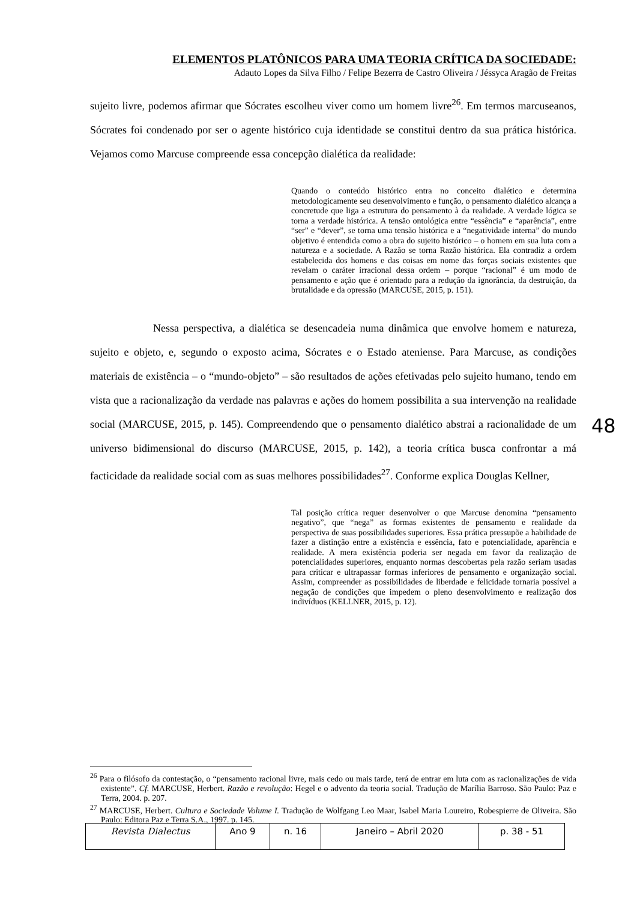ELEMENTOS PLATÔNICOS PARA UMA TEORIA CRÍTICA DA SOCIEDADE:
Adauto Lopes da Silva Filho / Felipe Bezerra de Castro Oliveira / Jéssyca Aragão de Freitas
sujeito livre, podemos afirmar que Sócrates escolheu viver como um homem livre<sup>26</sup>. Em termos marcuseanos, Sócrates foi condenado por ser o agente histórico cuja identidade se constitui dentro da sua prática histórica. Vejamos como Marcuse compreende essa concepção dialética da realidade:
Quando o conteúdo histórico entra no conceito dialético e determina metodologicamente seu desenvolvimento e função, o pensamento dialético alcança a concretude que liga a estrutura do pensamento à da realidade. A verdade lógica se torna a verdade histórica. A tensão ontológica entre “essência” e “aparência”, entre “ser” e “dever”, se torna uma tensão histórica e a “negatividade interna” do mundo objetivo é entendida como a obra do sujeito histórico – o homem em sua luta com a natureza e a sociedade. A Razão se torna Razão histórica. Ela contradiz a ordem estabelecida dos homens e das coisas em nome das forças sociais existentes que revelam o caráter irracional dessa ordem – porque “racional” é um modo de pensamento e ação que é orientado para a redução da ignorância, da destruição, da brutalidade e da opressão (MARCUSE, 2015, p. 151).
Nessa perspectiva, a dialética se desencadeia numa dinâmica que envolve homem e natureza, sujeito e objeto, e, segundo o exposto acima, Sócrates e o Estado ateniense. Para Marcuse, as condições materiais de existência – o “mundo-objeto” – são resultados de ações efetivadas pelo sujeito humano, tendo em vista que a racionalização da verdade nas palavras e ações do homem possibilita a sua intervenção na realidade social (MARCUSE, 2015, p. 145). Compreendendo que o pensamento dialético abstrai a racionalidade de um universo bidimensional do discurso (MARCUSE, 2015, p. 142), a teoria crítica busca confrontar a má facticidade da realidade social com as suas melhores possibilidades<sup>27</sup>. Conforme explica Douglas Kellner,
Tal posição crítica requer desenvolver o que Marcuse denomina “pensamento negativo”, que “nega” as formas existentes de pensamento e realidade da perspectiva de suas possibilidades superiores. Essa prática pressupõe a habilidade de fazer a distinção entre a existência e essência, fato e potencialidade, aparência e realidade. A mera existência poderia ser negada em favor da realização de potencialidades superiores, enquanto normas descobertas pela razão seriam usadas para criticar e ultrapassar formas inferiores de pensamento e organização social. Assim, compreender as possibilidades de liberdade e felicidade tornaria possível a negação de condições que impedem o pleno desenvolvimento e realização dos indivíduos (KELLNER, 2015, p. 12).
48
<sup>26</sup> Para o filósofo da contestação, o “pensamento racional livre, mais cedo ou mais tarde, terá de entrar em luta com as racionalizações de vida existente”. Cf. MARCUSE, Herbert. Razão e revolução: Hegel e o advento da teoria social. Tradução de Marília Barroso. São Paulo: Paz e Terra, 2004. p. 207.
<sup>27</sup> MARCUSE, Herbert. Cultura e Sociedade Volume I. Tradução de Wolfgang Leo Maar, Isabel Maria Loureiro, Robespierre de Oliveira. São Paulo: Editora Paz e Terra S.A., 1997. p. 145.
| Revista Dialectus | Ano 9 | n. 16 | Janeiro – Abril 2020 | p. 38 - 51 |